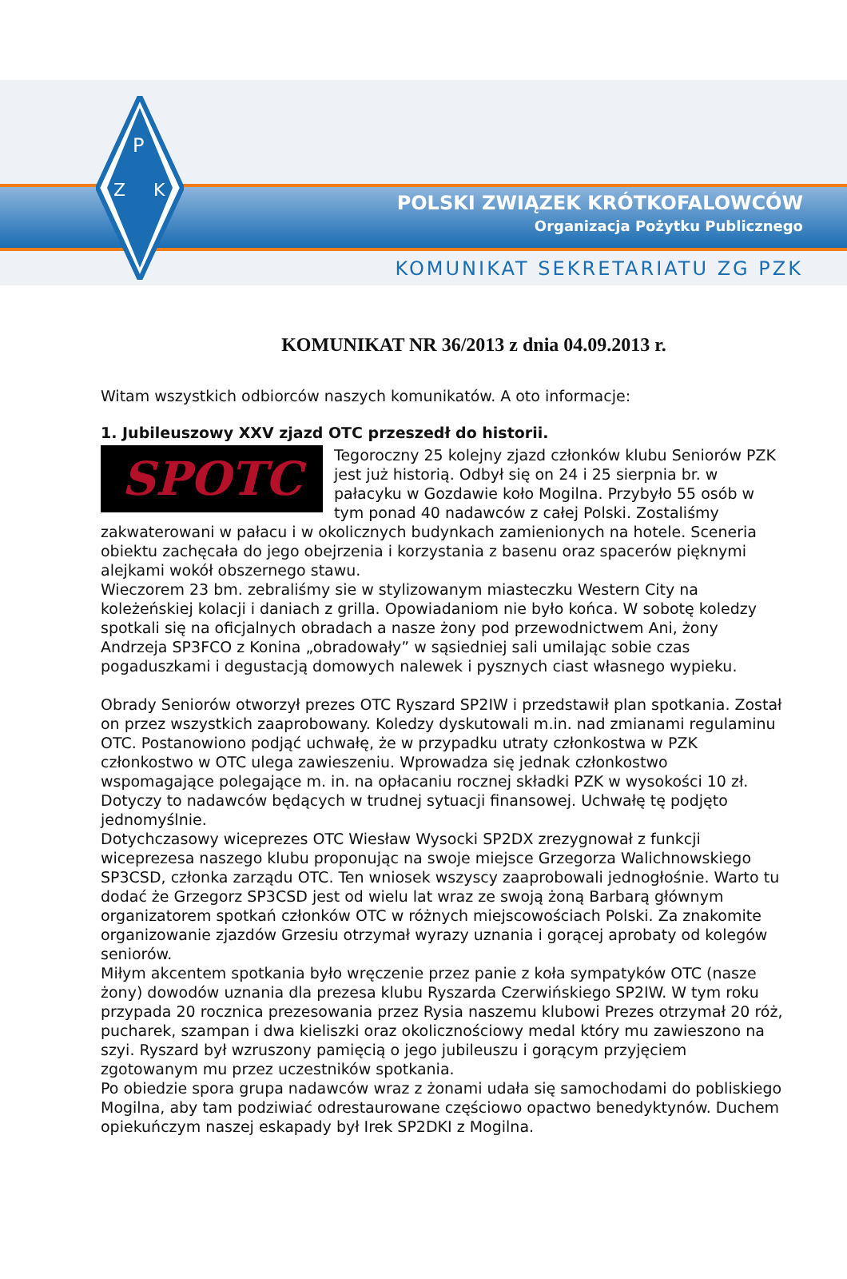P
Z
K
POLSKI ZWIĄZEK KRÓTKOFALOWCÓW
Organizacja Pożytku Publicznego
KOMUNIKAT SEKRETARIATU ZG PZK
KOMUNIKAT NR 36/2013 z dnia 04.09.2013 r.
Witam wszystkich odbiorców naszych komunikatów. A oto informacje:
1. Jubileuszowy XXV zjazd OTC przeszedł do historii.
SPOTC
Tegoroczny 25 kolejny zjazd członków klubu Seniorów PZK jest już historią. Odbył się on 24 i 25 sierpnia br. w pałacyku w Gozdawie koło Mogilna. Przybyło 55 osób w tym ponad 40 nadawców z całej Polski. Zostaliśmy zakwaterowani w pałacu i w okolicznych budynkach zamienionych na hotele. Sceneria obiektu zachęcała do jego obejrzenia i korzystania z basenu oraz spacerów pięknymi alejkami wokół obszernego stawu.
Wieczorem 23 bm. zebraliśmy sie w stylizowanym miasteczku Western City na koleżeńskiej kolacji i daniach z grilla. Opowiadaniom nie było końca. W sobotę koledzy spotkali się na oficjalnych obradach a nasze żony pod przewodnictwem Ani, żony Andrzeja SP3FCO z Konina „obradowały” w sąsiedniej sali umilając sobie czas pogaduszkami i degustacją domowych nalewek i pysznych ciast własnego wypieku.
Obrady Seniorów otworzył prezes OTC Ryszard SP2IW i przedstawił plan spotkania. Został on przez wszystkich zaaprobowany. Koledzy dyskutowali m.in. nad zmianami regulaminu OTC. Postanowiono podjąć uchwałę, że w przypadku utraty członkostwa w PZK członkostwo w OTC ulega zawieszeniu. Wprowadza się jednak członkostwo wspomagające polegające m. in. na opłacaniu rocznej składki PZK w wysokości 10 zł. Dotyczy to nadawców będących w trudnej sytuacji finansowej. Uchwałę tę podjęto jednomyślnie.
Dotychczasowy wiceprezes OTC Wiesław Wysocki SP2DX zrezygnował z funkcji wiceprezesa naszego klubu proponując na swoje miejsce Grzegorza Walichnowskiego SP3CSD, członka zarządu OTC. Ten wniosek wszyscy zaaprobowali jednogłośnie. Warto tu dodać że Grzegorz SP3CSD jest od wielu lat wraz ze swoją żoną Barbarą głównym organizatorem spotkań członków OTC w różnych miejscowościach Polski. Za znakomite organizowanie zjazdów Grzesiu otrzymał wyrazy uznania i gorącej aprobaty od kolegów seniorów.
Miłym akcentem spotkania było wręczenie przez panie z koła sympatyków OTC (nasze żony) dowodów uznania dla prezesa klubu Ryszarda Czerwińskiego SP2IW. W tym roku przypada 20 rocznica prezesowania przez Rysia naszemu klubowi Prezes otrzymał 20 róż, pucharek, szampan i dwa kieliszki oraz okolicznościowy medal który mu zawieszono na szyi. Ryszard był wzruszony pamięcią o jego jubileuszu i gorącym przyjęciem zgotowanym mu przez uczestników spotkania.
Po obiedzie spora grupa nadawców wraz z żonami udała się samochodami do pobliskiego Mogilna, aby tam podziwiać odrestaurowane częściowo opactwo benedyktynów. Duchem opiekuńczym naszej eskapady był Irek SP2DKI z Mogilna.